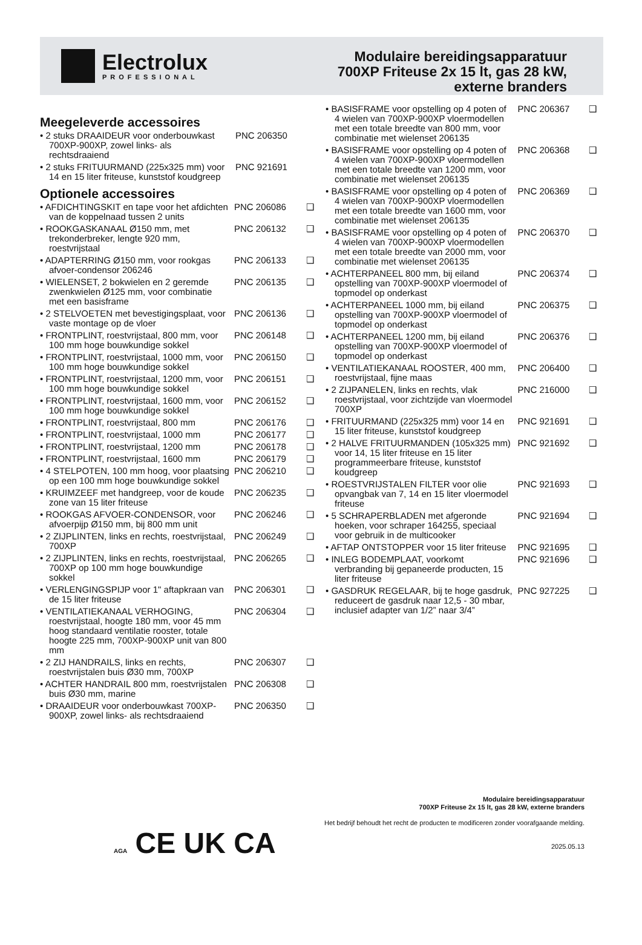Electrolux
PROFESSIONAL
Modulaire bereidingsapparatuur
700XP Friteuse 2x 15 lt, gas 28 kW,
externe branders
Meegeleverde accessoires
• 2 stuks DRAAIDEUR voor onderbouwkast 700XP-900XP, zowel links- als rechtsdraaiend
PNC 206350
• 2 stuks FRITUURMAND (225x325 mm) voor 14 en 15 liter friteuse, kunststof koudgreep
PNC 921691
Optionele accessoires
• AFDICHTINGSKIT en tape voor het afdichten van de koppelnaad tussen 2 units
PNC 206086 ❑
• ROOKGASKANAAL Ø150 mm, met trekonderbreker, lengte 920 mm, roestvrijstaal
PNC 206132 ❑
• ADAPTERRING Ø150 mm, voor rookgas afvoer-condensor 206246
PNC 206133 ❑
• WIELENSET, 2 bokwielen en 2 geremde zwenkwielen Ø125 mm, voor combinatie met een basisframe
PNC 206135 ❑
• 2 STELVOETEN met bevestigingsplaat, voor vaste montage op de vloer
PNC 206136 ❑
• FRONTPLINT, roestvrijstaal, 800 mm, voor 100 mm hoge bouwkundige sokkel
PNC 206148 ❑
• FRONTPLINT, roestvrijstaal, 1000 mm, voor 100 mm hoge bouwkundige sokkel
PNC 206150 ❑
• FRONTPLINT, roestvrijstaal, 1200 mm, voor 100 mm hoge bouwkundige sokkel
PNC 206151 ❑
• FRONTPLINT, roestvrijstaal, 1600 mm, voor 100 mm hoge bouwkundige sokkel
PNC 206152 ❑
• FRONTPLINT, roestvrijstaal, 800 mm
PNC 206176 ❑
• FRONTPLINT, roestvrijstaal, 1000 mm
PNC 206177 ❑
• FRONTPLINT, roestvrijstaal, 1200 mm
PNC 206178 ❑
• FRONTPLINT, roestvrijstaal, 1600 mm
PNC 206179 ❑
• 4 STELPOTEN, 100 mm hoog, voor plaatsing op een 100 mm hoge bouwkundige sokkel
PNC 206210 ❑
• KRUIMZEEF met handgreep, voor de koude zone van 15 liter friteuse
PNC 206235 ❑
• ROOKGAS AFVOER-CONDENSOR, voor afvoerpijp Ø150 mm, bij 800 mm unit
PNC 206246 ❑
• 2 ZIJPLINTEN, links en rechts, roestvrijstaal, 700XP
PNC 206249 ❑
• 2 ZIJPLINTEN, links en rechts, roestvrijstaal, 700XP op 100 mm hoge bouwkundige sokkel
PNC 206265 ❑
• VERLENGINGSPIJP voor 1" aftapkraan van de 15 liter friteuse
PNC 206301 ❑
• VENTILATIEKANAAL VERHOGING, roestvrijstaal, hoogte 180 mm, voor 45 mm hoog standaard ventilatie rooster, totale hoogte 225 mm, 700XP-900XP unit van 800 mm
PNC 206304 ❑
• 2 ZIJ HANDRAILS, links en rechts, roestvrijstalen buis Ø30 mm, 700XP
PNC 206307 ❑
• ACHTER HANDRAIL 800 mm, roestvrijstalen buis Ø30 mm, marine
PNC 206308 ❑
• DRAAIDEUR voor onderbouwkast 700XP-900XP, zowel links- als rechtsdraaiend
PNC 206350 ❑
• BASISFRAME voor opstelling op 4 poten of 4 wielen van 700XP-900XP vloermodellen met een totale breedte van 800 mm, voor combinatie met wielenset 206135
PNC 206367 ❑
• BASISFRAME voor opstelling op 4 poten of 4 wielen van 700XP-900XP vloermodellen met een totale breedte van 1200 mm, voor combinatie met wielenset 206135
PNC 206368 ❑
• BASISFRAME voor opstelling op 4 poten of 4 wielen van 700XP-900XP vloermodellen met een totale breedte van 1600 mm, voor combinatie met wielenset 206135
PNC 206369 ❑
• BASISFRAME voor opstelling op 4 poten of 4 wielen van 700XP-900XP vloermodellen met een totale breedte van 2000 mm, voor combinatie met wielenset 206135
PNC 206370 ❑
• ACHTERPANEEL 800 mm, bij eiland opstelling van 700XP-900XP vloermodel of topmodel op onderkast
PNC 206374 ❑
• ACHTERPANEEL 1000 mm, bij eiland opstelling van 700XP-900XP vloermodel of topmodel op onderkast
PNC 206375 ❑
• ACHTERPANEEL 1200 mm, bij eiland opstelling van 700XP-900XP vloermodel of topmodel op onderkast
PNC 206376 ❑
• VENTILATIEKANAAL ROOSTER, 400 mm, roestvrijstaal, fijne maas
PNC 206400 ❑
• 2 ZIJPANELEN, links en rechts, vlak roestvrijstaal, voor zichtzijde van vloermodel 700XP
PNC 216000 ❑
• FRITUURMAND (225x325 mm) voor 14 en 15 liter friteuse, kunststof koudgreep
PNC 921691 ❑
• 2 HALVE FRITUURMANDEN (105x325 mm) voor 14, 15 liter friteuse en 15 liter programmeerbare friteuse, kunststof koudgreep
PNC 921692 ❑
• ROESTVRIJSTALEN FILTER voor olie opvangbak van 7, 14 en 15 liter vloermodel friteuse
PNC 921693 ❑
• 5 SCHRAPERBLADEN met afgeronde hoeken, voor schraper 164255, speciaal voor gebruik in de multicooker
PNC 921694 ❑
• AFTAP ONTSTOPPER voor 15 liter friteuse
PNC 921695 ❑
• INLEG BODEMPLAAT, voorkomt verbranding bij gepaneerde producten, 15 liter friteuse
PNC 921696 ❑
• GASDRUK REGELAAR, bij te hoge gasdruk, reduceert de gasdruk naar 12,5 - 30 mbar, inclusief adapter van 1/2” naar 3/4”
PNC 927225 ❑
Modulaire bereidingsapparatuur
700XP Friteuse 2x 15 lt, gas 28 kW, externe branders
Het bedrijf behoudt het recht de producten te modificeren zonder voorafgaande melding.
2025.05.13
AGA CE UK CA